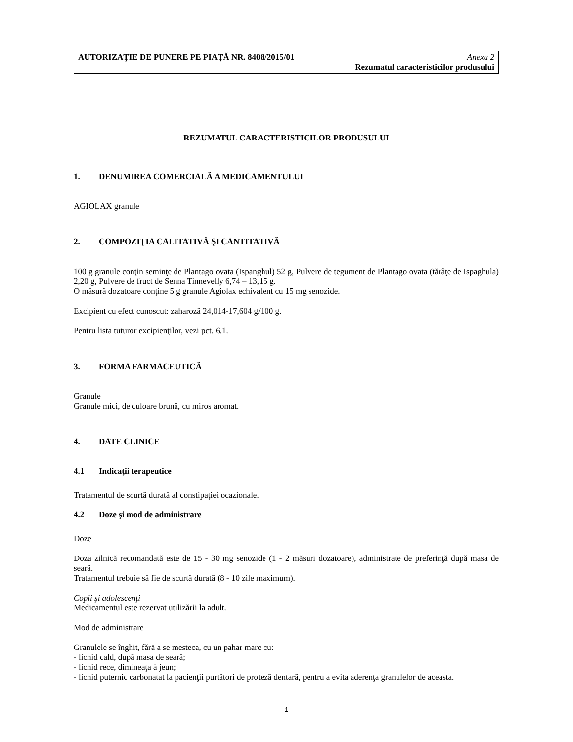AUTORIZAŢIE DE PUNERE PE PIAŢĂ NR. 8408/2015/01 Anexa 2
Rezumatul caracteristicilor produsului
REZUMATUL CARACTERISTICILOR PRODUSULUI
1. DENUMIREA COMERCIALĂ A MEDICAMENTULUI
AGIOLAX granule
2. COMPOZIŢIA CALITATIVĂ ŞI CANTITATIVĂ
100 g granule conţin seminţe de Plantago ovata (Ispanghul) 52 g, Pulvere de tegument de Plantago ovata (tărâţe de Ispaghula) 2,20 g, Pulvere de fruct de Senna Tinnevelly 6,74 – 13,15 g.
O măsură dozatoare conţine 5 g granule Agiolax echivalent cu 15 mg senozide.
Excipient cu efect cunoscut: zaharoză 24,014-17,604 g/100 g.
Pentru lista tuturor excipienţilor, vezi pct. 6.1.
3. FORMA FARMACEUTICĂ
Granule
Granule mici, de culoare brună, cu miros aromat.
4. DATE CLINICE
4.1 Indicaţii terapeutice
Tratamentul de scurtă durată al constipaţiei ocazionale.
4.2 Doze şi mod de administrare
Doze
Doza zilnică recomandată este de 15 - 30 mg senozide (1 - 2 măsuri dozatoare), administrate de preferinţă după masa de seară.
Tratamentul trebuie să fie de scurtă durată (8 - 10 zile maximum).
Copii şi adolescenţi
Medicamentul este rezervat utilizării la adult.
Mod de administrare
Granulele se înghit, fără a se mesteca, cu un pahar mare cu:
- lichid cald, după masa de seară;
- lichid rece, dimineaţa à jeun;
- lichid puternic carbonatat la pacienţii purtători de proteză dentară, pentru a evita aderenţa granulelor de aceasta.
1